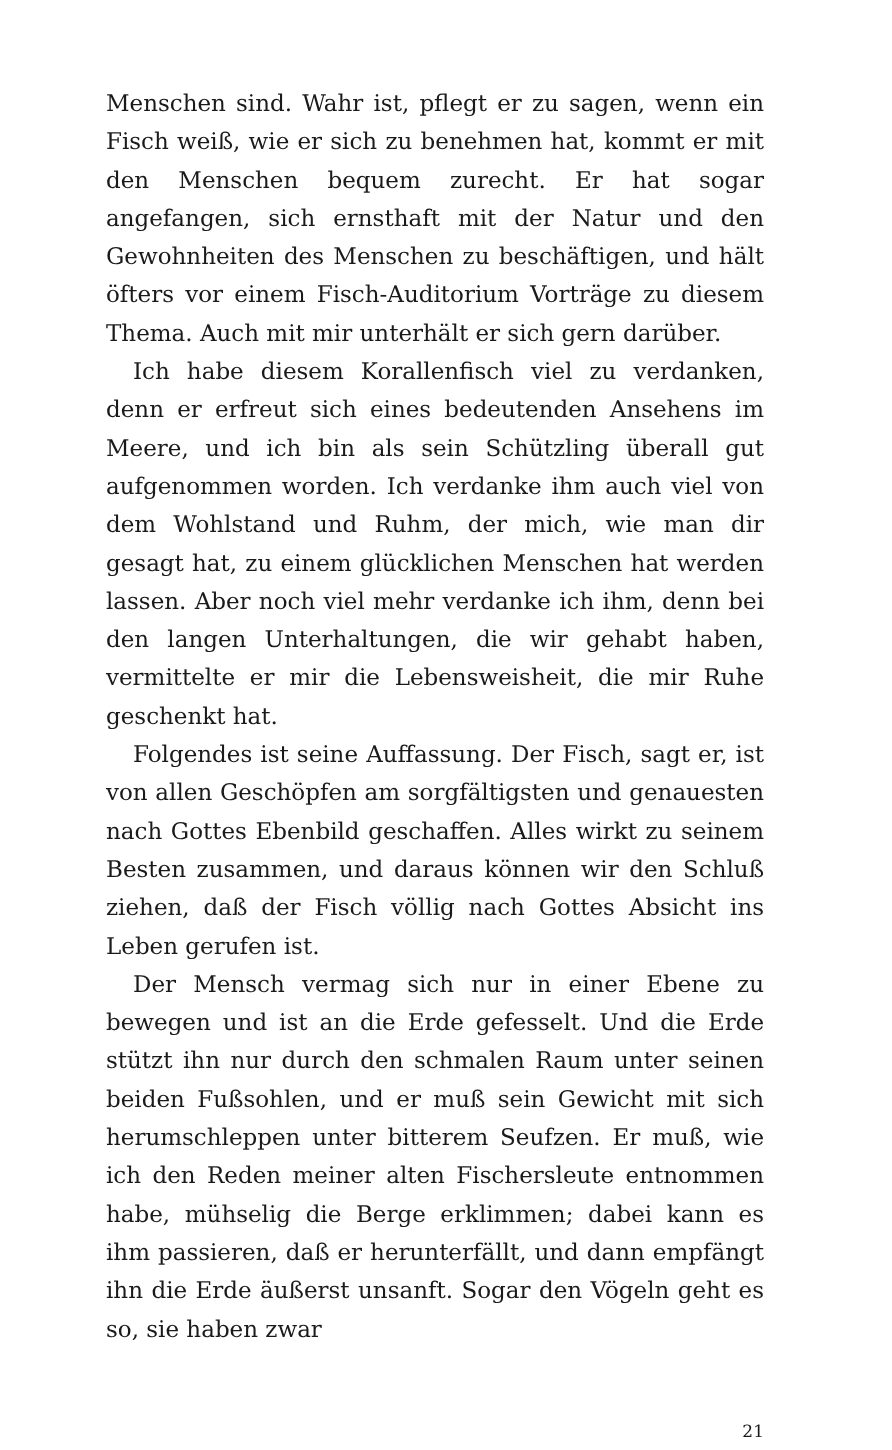Menschen sind. Wahr ist, pflegt er zu sagen, wenn ein Fisch weiß, wie er sich zu benehmen hat, kommt er mit den Menschen bequem zurecht. Er hat sogar angefangen, sich ernsthaft mit der Natur und den Gewohnheiten des Menschen zu beschäftigen, und hält öfters vor einem Fisch-Auditorium Vorträge zu diesem Thema. Auch mit mir unterhält er sich gern darüber.
Ich habe diesem Korallenfisch viel zu verdanken, denn er erfreut sich eines bedeutenden Ansehens im Meere, und ich bin als sein Schützling überall gut aufgenommen worden. Ich verdanke ihm auch viel von dem Wohlstand und Ruhm, der mich, wie man dir gesagt hat, zu einem glücklichen Menschen hat werden lassen. Aber noch viel mehr verdanke ich ihm, denn bei den langen Unterhaltungen, die wir gehabt haben, vermittelte er mir die Lebensweisheit, die mir Ruhe geschenkt hat.
Folgendes ist seine Auffassung. Der Fisch, sagt er, ist von allen Geschöpfen am sorgfältigsten und genauesten nach Gottes Ebenbild geschaffen. Alles wirkt zu seinem Besten zusammen, und daraus können wir den Schluß ziehen, daß der Fisch völlig nach Gottes Absicht ins Leben gerufen ist.
Der Mensch vermag sich nur in einer Ebene zu bewegen und ist an die Erde gefesselt. Und die Erde stützt ihn nur durch den schmalen Raum unter seinen beiden Fußsohlen, und er muß sein Gewicht mit sich herumschleppen unter bitterem Seufzen. Er muß, wie ich den Reden meiner alten Fischersleute entnommen habe, mühselig die Berge erklimmen; dabei kann es ihm passieren, daß er herunterfällt, und dann empfängt ihn die Erde äußerst unsanft. Sogar den Vögeln geht es so, sie haben zwar
21